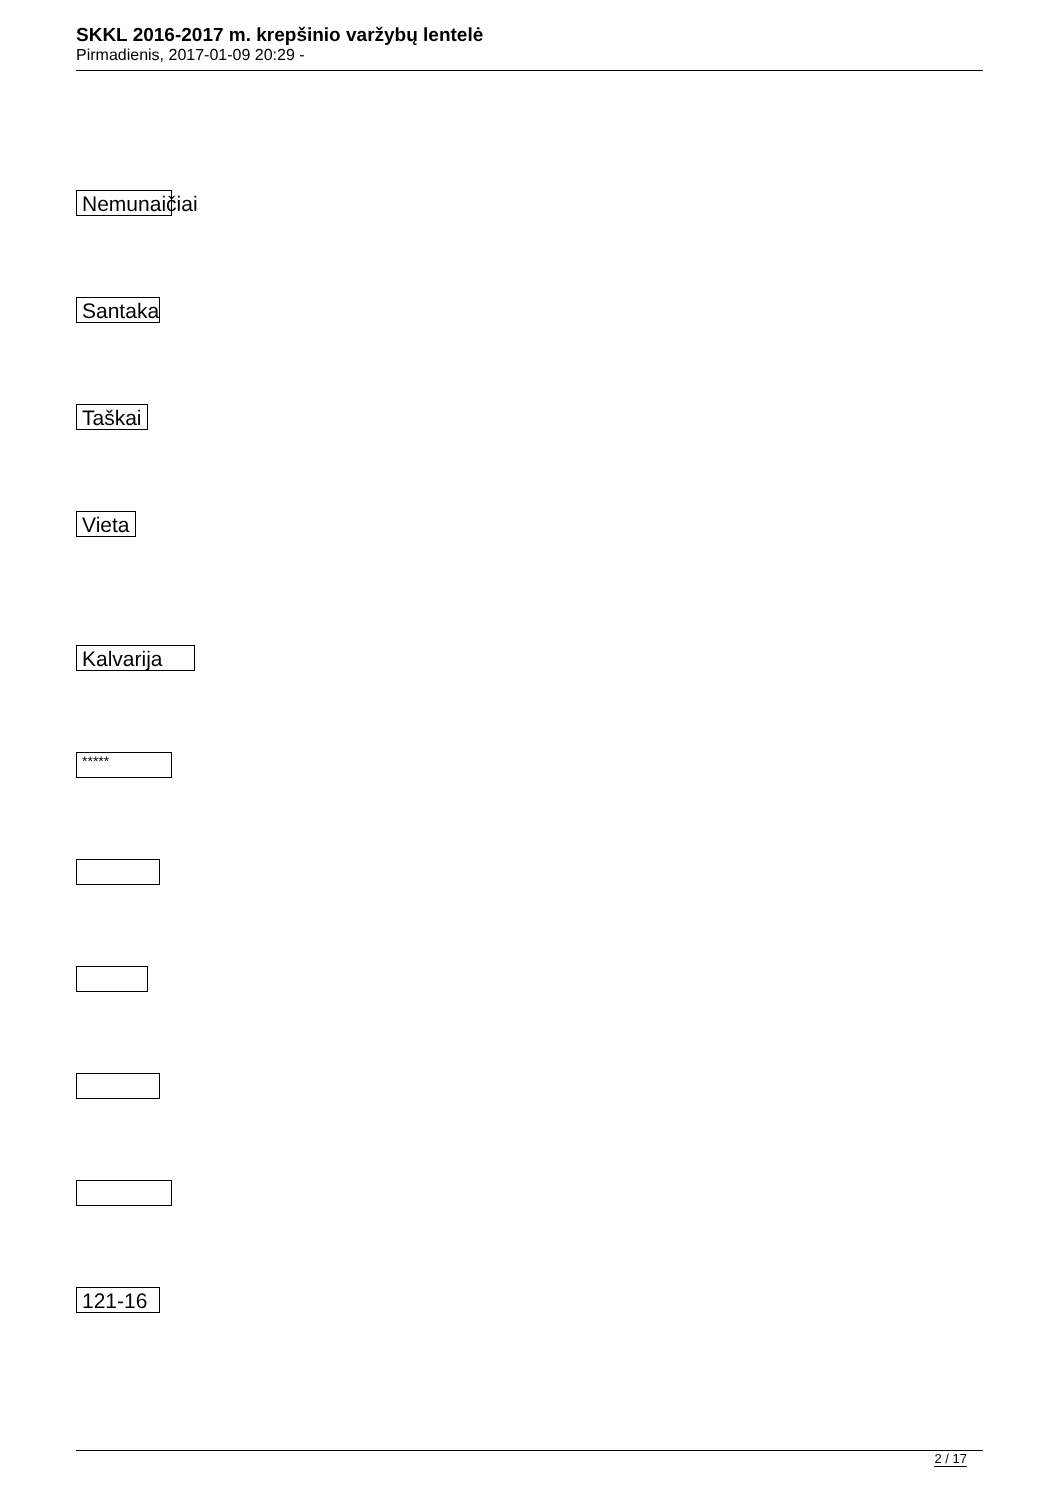SKKL 2016-2017 m. krepšinio varžybų lentelė
Pirmadienis, 2017-01-09 20:29 -
Nemunaičiai
Santaka
Taškai
Vieta
Kalvarija
*****
121-16
2 / 17